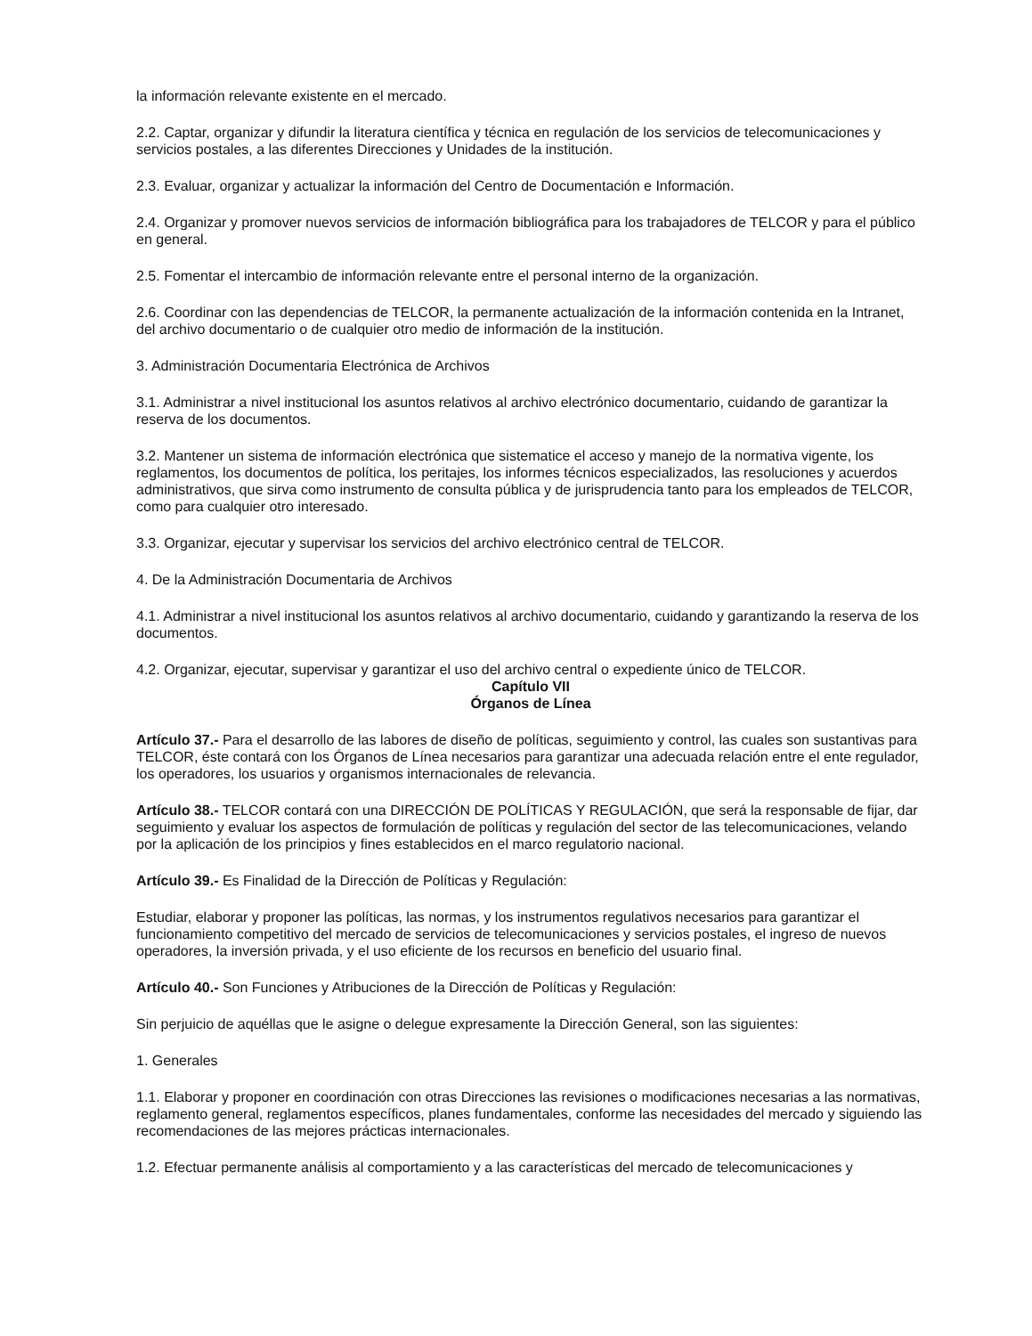la información relevante existente en el mercado.
2.2. Captar, organizar y difundir la literatura científica y técnica en regulación de los servicios de telecomunicaciones y servicios postales, a las diferentes Direcciones y Unidades de la institución.
2.3. Evaluar, organizar y actualizar la información del Centro de Documentación e Información.
2.4. Organizar y promover nuevos servicios de información bibliográfica para los trabajadores de TELCOR y para el público en general.
2.5. Fomentar el intercambio de información relevante entre el personal interno de la organización.
2.6. Coordinar con las dependencias de TELCOR, la permanente actualización de la información contenida en la Intranet, del archivo documentario o de cualquier otro medio de información de la institución.
3. Administración Documentaria Electrónica de Archivos
3.1. Administrar a nivel institucional los asuntos relativos al archivo electrónico documentario, cuidando de garantizar la reserva de los documentos.
3.2. Mantener un sistema de información electrónica que sistematice el acceso y manejo de la normativa vigente, los reglamentos, los documentos de política, los peritajes, los informes técnicos especializados, las resoluciones y acuerdos administrativos, que sirva como instrumento de consulta pública y de jurisprudencia tanto para los empleados de TELCOR, como para cualquier otro interesado.
3.3. Organizar, ejecutar y supervisar los servicios del archivo electrónico central de TELCOR.
4. De la Administración Documentaria de Archivos
4.1. Administrar a nivel institucional los asuntos relativos al archivo documentario, cuidando y garantizando la reserva de los documentos.
4.2. Organizar, ejecutar, supervisar y garantizar el uso del archivo central o expediente único de TELCOR.
Capítulo VII
Órganos de Línea
Artículo 37.- Para el desarrollo de las labores de diseño de políticas, seguimiento y control, las cuales son sustantivas para TELCOR, éste contará con los Órganos de Línea necesarios para garantizar una adecuada relación entre el ente regulador, los operadores, los usuarios y organismos internacionales de relevancia.
Artículo 38.- TELCOR contará con una DIRECCIÓN DE POLÍTICAS Y REGULACIÓN, que será la responsable de fijar, dar seguimiento y evaluar los aspectos de formulación de políticas y regulación del sector de las telecomunicaciones, velando por la aplicación de los principios y fines establecidos en el marco regulatorio nacional.
Artículo 39.- Es Finalidad de la Dirección de Políticas y Regulación:
Estudiar, elaborar y proponer las políticas, las normas, y los instrumentos regulativos necesarios para garantizar el funcionamiento competitivo del mercado de servicios de telecomunicaciones y servicios postales, el ingreso de nuevos operadores, la inversión privada, y el uso eficiente de los recursos en beneficio del usuario final.
Artículo 40.- Son Funciones y Atribuciones de la Dirección de Políticas y Regulación:
Sin perjuicio de aquéllas que le asigne o delegue expresamente la Dirección General, son las siguientes:
1. Generales
1.1. Elaborar y proponer en coordinación con otras Direcciones las revisiones o modificaciones necesarias a las normativas, reglamento general, reglamentos específicos, planes fundamentales, conforme las necesidades del mercado y siguiendo las recomendaciones de las mejores prácticas internacionales.
1.2. Efectuar permanente análisis al comportamiento y a las características del mercado de telecomunicaciones y